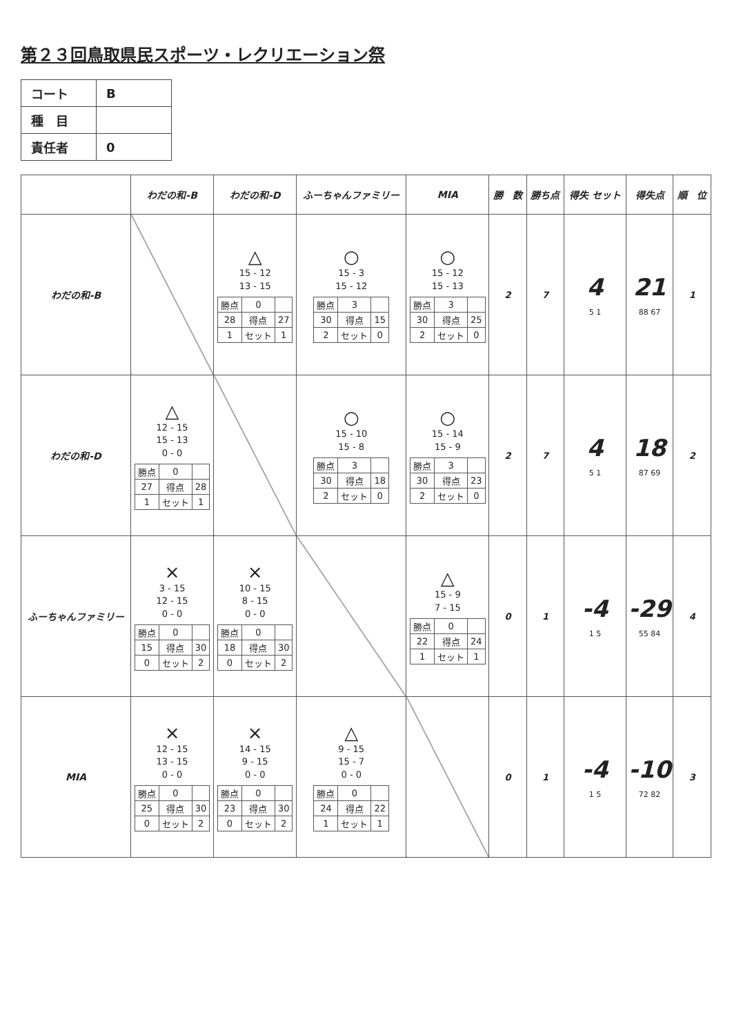第２３回鳥取県民スポーツ・レクリエーション祭
| コート | B |
| 種 目 | |
| 責任者 | 0 |
| | わだの和-B | わだの和-D | ふーちゃんファミリー | MIA | 勝 数 | 勝ち点 | 得失 セット | 得失点 | 順 位 |
| --- | --- | --- | --- | --- | --- | --- | --- | --- | --- |
| わだの和-B | | △ 15 - 12 13 - 15 / 勝点 / 0 / / / 28 / 得点 / 27 / / 1 / セット / 1 / | ○ 15 - 3 15 - 12 / 勝点 / 3 / / / 30 / 得点 / 15 / / 2 / セット / 0 / | ○ 15 - 12 15 - 13 / 勝点 / 3 / / / 30 / 得点 / 25 / / 2 / セット / 0 / | 2 | 7 | 4 5 1 | 21 88 67 | 1 |
| わだの和-D | △ 12 - 15 15 - 13 0 - 0 / 勝点 / 0 / / / 27 / 得点 / 28 / / 1 / セット / 1 / | | ○ 15 - 10 15 - 8 / 勝点 / 3 / / / 30 / 得点 / 18 / / 2 / セット / 0 / | ○ 15 - 14 15 - 9 / 勝点 / 3 / / / 30 / 得点 / 23 / / 2 / セット / 0 / | 2 | 7 | 4 5 1 | 18 87 69 | 2 |
| ふーちゃんファミリー | × 3 - 15 12 - 15 0 - 0 / 勝点 / 0 / / / 15 / 得点 / 30 / / 0 / セット / 2 / | × 10 - 15 8 - 15 0 - 0 / 勝点 / 0 / / / 18 / 得点 / 30 / / 0 / セット / 2 / | | △ 15 - 9 7 - 15 / 勝点 / 0 / / / 22 / 得点 / 24 / / 1 / セット / 1 / | 0 | 1 | -4 1 5 | -29 55 84 | 4 |
| MIA | × 12 - 15 13 - 15 0 - 0 / 勝点 / 0 / / / 25 / 得点 / 30 / / 0 / セット / 2 / | × 14 - 15 9 - 15 0 - 0 / 勝点 / 0 / / / 23 / 得点 / 30 / / 0 / セット / 2 / | △ 9 - 15 15 - 7 0 - 0 / 勝点 / 0 / / / 24 / 得点 / 22 / / 1 / セット / 1 / | | 0 | 1 | -4 1 5 | -10 72 82 | 3 |